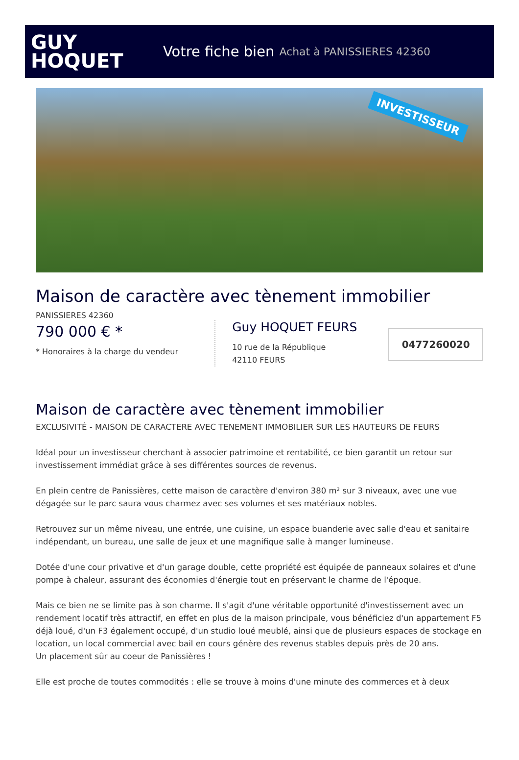GUY
HOQUET
Votre fiche bien Achat à PANISSIERES 42360
INVESTISSEUR
Maison de caractère avec tènement immobilier
PANISSIERES 42360
790 000 € *
* Honoraires à la charge du vendeur
Guy HOQUET FEURS
10 rue de la République
42110 FEURS
0477260020
Maison de caractère avec tènement immobilier
EXCLUSIVITÉ - MAISON DE CARACTERE AVEC TENEMENT IMMOBILIER SUR LES HAUTEURS DE FEURS
Idéal pour un investisseur cherchant à associer patrimoine et rentabilité, ce bien garantit un retour sur investissement immédiat grâce à ses différentes sources de revenus.
En plein centre de Panissières, cette maison de caractère d'environ 380 m² sur 3 niveaux, avec une vue dégagée sur le parc saura vous charmez avec ses volumes et ses matériaux nobles.
Retrouvez sur un même niveau, une entrée, une cuisine, un espace buanderie avec salle d'eau et sanitaire indépendant, un bureau, une salle de jeux et une magnifique salle à manger lumineuse.
Dotée d'une cour privative et d'un garage double, cette propriété est équipée de panneaux solaires et d'une pompe à chaleur, assurant des économies d'énergie tout en préservant le charme de l'époque.
Mais ce bien ne se limite pas à son charme. Il s'agit d'une véritable opportunité d'investissement avec un rendement locatif très attractif, en effet en plus de la maison principale, vous bénéficiez d'un appartement F5 déjà loué, d'un F3 également occupé, d'un studio loué meublé, ainsi que de plusieurs espaces de stockage en location, un local commercial avec bail en cours génère des revenus stables depuis près de 20 ans.
Un placement sûr au coeur de Panissières !
Elle est proche de toutes commodités : elle se trouve à moins d'une minute des commerces et à deux